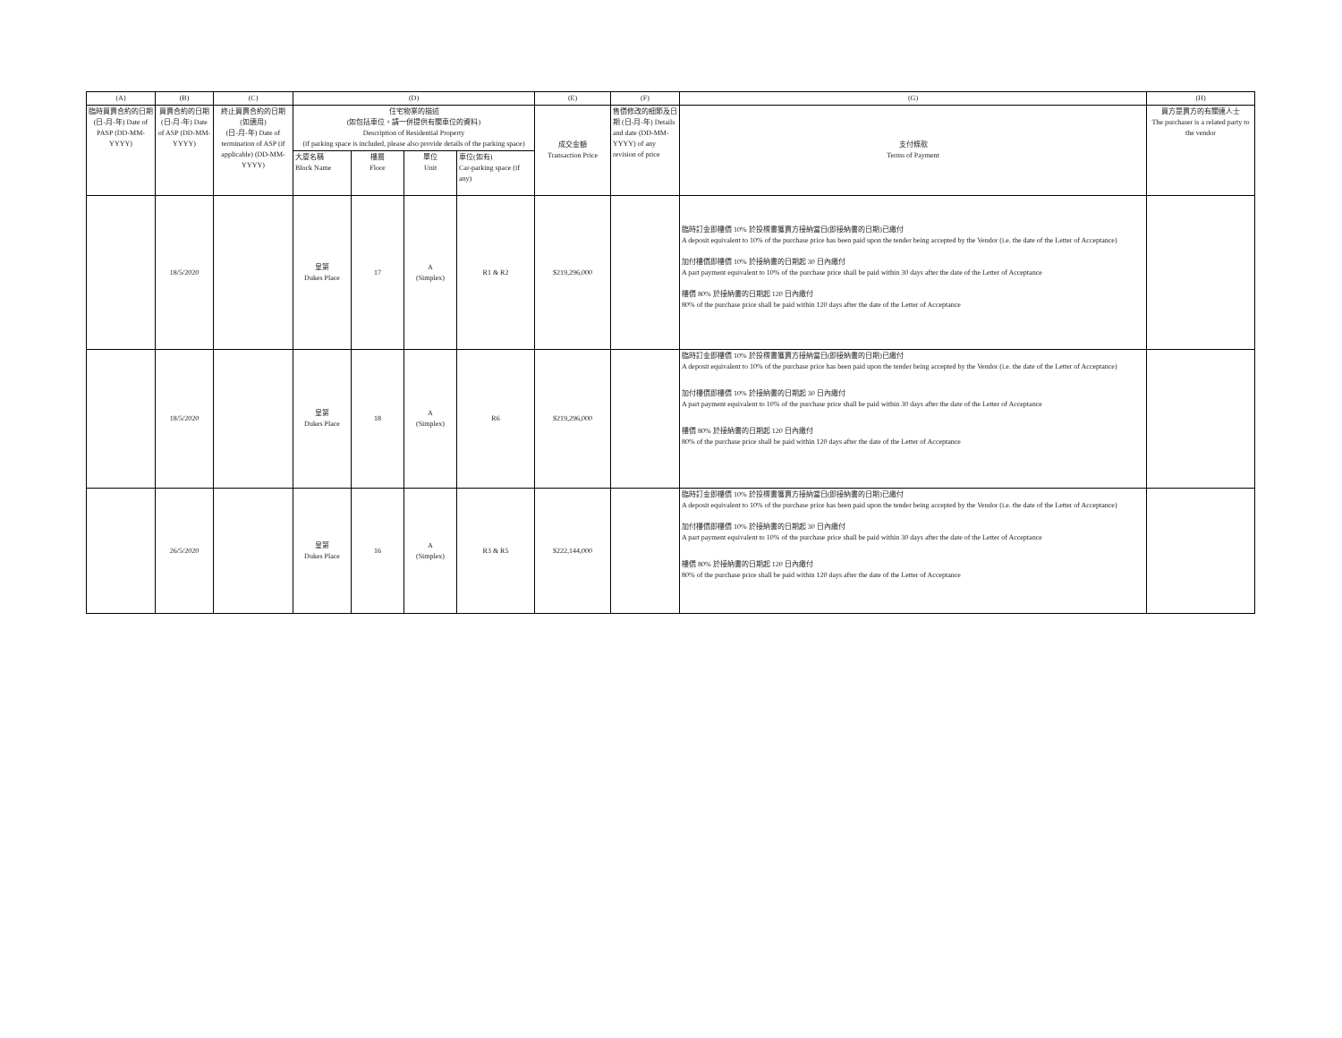| (A) | (B) | (C) | (D) | | | | (E) | (F) | (G) | (H) |
| --- | --- | --- | --- | --- | --- | --- | --- | --- | --- | --- |
| 臨時買賣合約的日期 (日-月-年) Date of PASP (DD-MM-YYYY) | 買賣合約的日期 (日-月-年) Date of ASP (DD-MM- YYYY) | 終止買賣合約的日期 (如適用) (日-月-年) Date of termination of ASP (if applicable) (DD-MM-YYYY) | 住宅物業的描述 (如包括車位，請一併提供有關車位的資料) Description of Residential Property (if parking space is included, please also provide details of the parking space) | | | | 成交金額 Transaction Price | 售價修改的細節及日期 (日-月-年) Details and date (DD-MM- YYYY) of any revision of price | 支付條款 Terms of Payment | 買方是賣方的有關連人士 The purchaser is a related party to the vendor |
| | | | 大廈名稱 Block Name | 樓層 Floor | 單位 Unit | 車位(如有) Car-parking space (if any) | | | | |
| | 18/5/2020 | | 皇第 Dukes Place | 17 | A (Simplex) | R1 & R2 | $219,296,000 | | 臨時訂金即樓價 10% 於投標書獲賣方接納當日(即接納書的日期)已繳付 A deposit equivalent to 10% of the purchase price has been paid upon the tender being accepted by the Vendor (i.e. the date of the Letter of Acceptance) 加付樓價即樓價 10% 於接納書的日期起 30 日內繳付 A part payment equivalent to 10% of the purchase price shall be paid within 30 days after the date of the Letter of Acceptance 樓價 80% 於接納書的日期起 120 日內繳付 80% of the purchase price shall be paid within 120 days after the date of the Letter of Acceptance | |
| | 18/5/2020 | | 皇第 Dukes Place | 18 | A (Simplex) | R6 | $219,296,000 | | 臨時訂金即樓價 10% 於投標書獲賣方接納當日(即接納書的日期)已繳付 A deposit equivalent to 10% of the purchase price has been paid upon the tender being accepted by the Vendor (i.e. the date of the Letter of Acceptance) 加付樓價即樓價 10% 於接納書的日期起 30 日內繳付 A part payment equivalent to 10% of the purchase price shall be paid within 30 days after the date of the Letter of Acceptance 樓價 80% 於接納書的日期起 120 日內繳付 80% of the purchase price shall be paid within 120 days after the date of the Letter of Acceptance | |
| | 26/5/2020 | | 皇第 Dukes Place | 16 | A (Simplex) | R3 & R5 | $222,144,000 | | 臨時訂金即樓價 10% 於投標書獲賣方接納當日(即接納書的日期)已繳付 A deposit equivalent to 10% of the purchase price has been paid upon the tender being accepted by the Vendor (i.e. the date of the Letter of Acceptance) 加付樓價即樓價 10% 於接納書的日期起 30 日內繳付 A part payment equivalent to 10% of the purchase price shall be paid within 30 days after the date of the Letter of Acceptance 樓價 80% 於接納書的日期起 120 日內繳付 80% of the purchase price shall be paid within 120 days after the date of the Letter of Acceptance | |